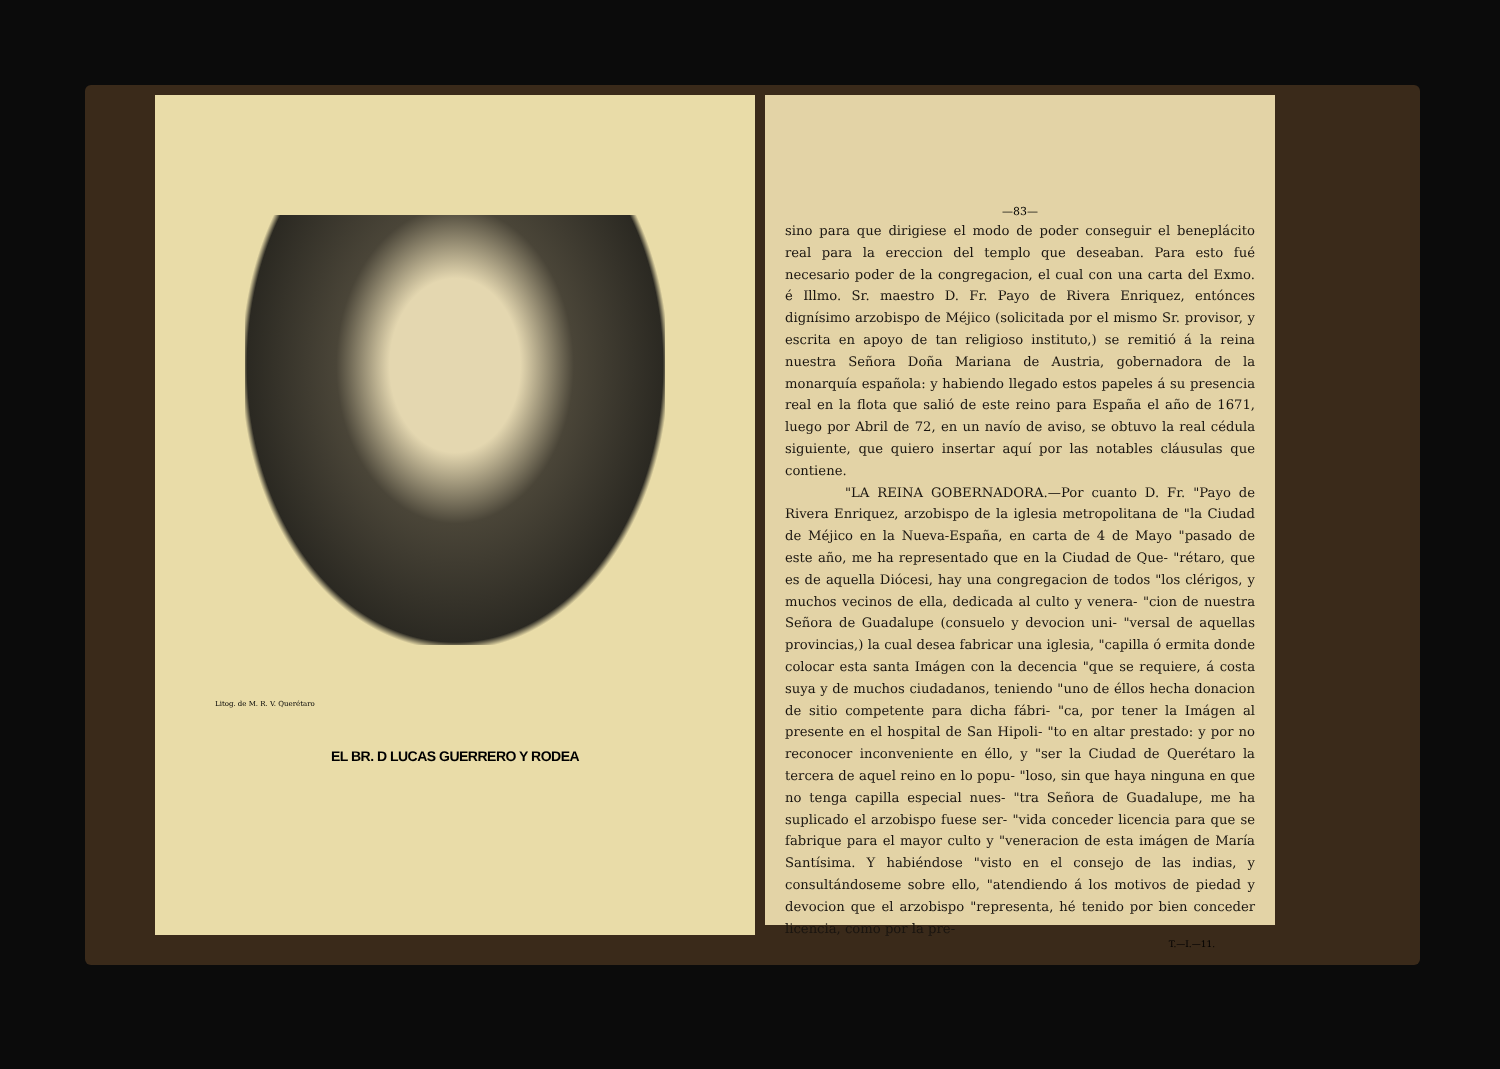Litog. de M. R. V. Querétaro
EL BR. D LUCAS GUERRERO Y RODEA
—83—
sino para que dirigiese el modo de poder conseguir el beneplácito real para la ereccion del templo que deseaban. Para esto fué necesario poder de la congregacion, el cual con una carta del Exmo. é Illmo. Sr. maestro D. Fr. Payo de Rivera Enriquez, entónces dignísimo arzobispo de Méjico (solicitada por el mismo Sr. provisor, y escrita en apoyo de tan religioso instituto,) se remitió á la reina nuestra Señora Doña Mariana de Austria, gobernadora de la monarquía española: y habiendo llegado estos papeles á su presencia real en la flota que salió de este reino para España el año de 1671, luego por Abril de 72, en un navío de aviso, se obtuvo la real cédula siguiente, que quiero insertar aquí por las notables cláusulas que contiene.
"LA REINA GOBERNADORA.—Por cuanto D. Fr. "Payo de Rivera Enriquez, arzobispo de la iglesia metropolitana de "la Ciudad de Méjico en la Nueva-España, en carta de 4 de Mayo "pasado de este año, me ha representado que en la Ciudad de Que- "rétaro, que es de aquella Diócesi, hay una congregacion de todos "los clérigos, y muchos vecinos de ella, dedicada al culto y venera- "cion de nuestra Señora de Guadalupe (consuelo y devocion uni- "versal de aquellas provincias,) la cual desea fabricar una iglesia, "capilla ó ermita donde colocar esta santa Imágen con la decencia "que se requiere, á costa suya y de muchos ciudadanos, teniendo "uno de éllos hecha donacion de sitio competente para dicha fábri- "ca, por tener la Imágen al presente en el hospital de San Hipoli- "to en altar prestado: y por no reconocer inconveniente en éllo, y "ser la Ciudad de Querétaro la tercera de aquel reino en lo popu- "loso, sin que haya ninguna en que no tenga capilla especial nues- "tra Señora de Guadalupe, me ha suplicado el arzobispo fuese ser- "vida conceder licencia para que se fabrique para el mayor culto y "veneracion de esta imágen de María Santísima. Y habiéndose "visto en el consejo de las indias, y consultándoseme sobre ello, "atendiendo á los motivos de piedad y devocion que el arzobispo "representa, hé tenido por bien conceder licencia, como por la pre-
T.—I.—11.